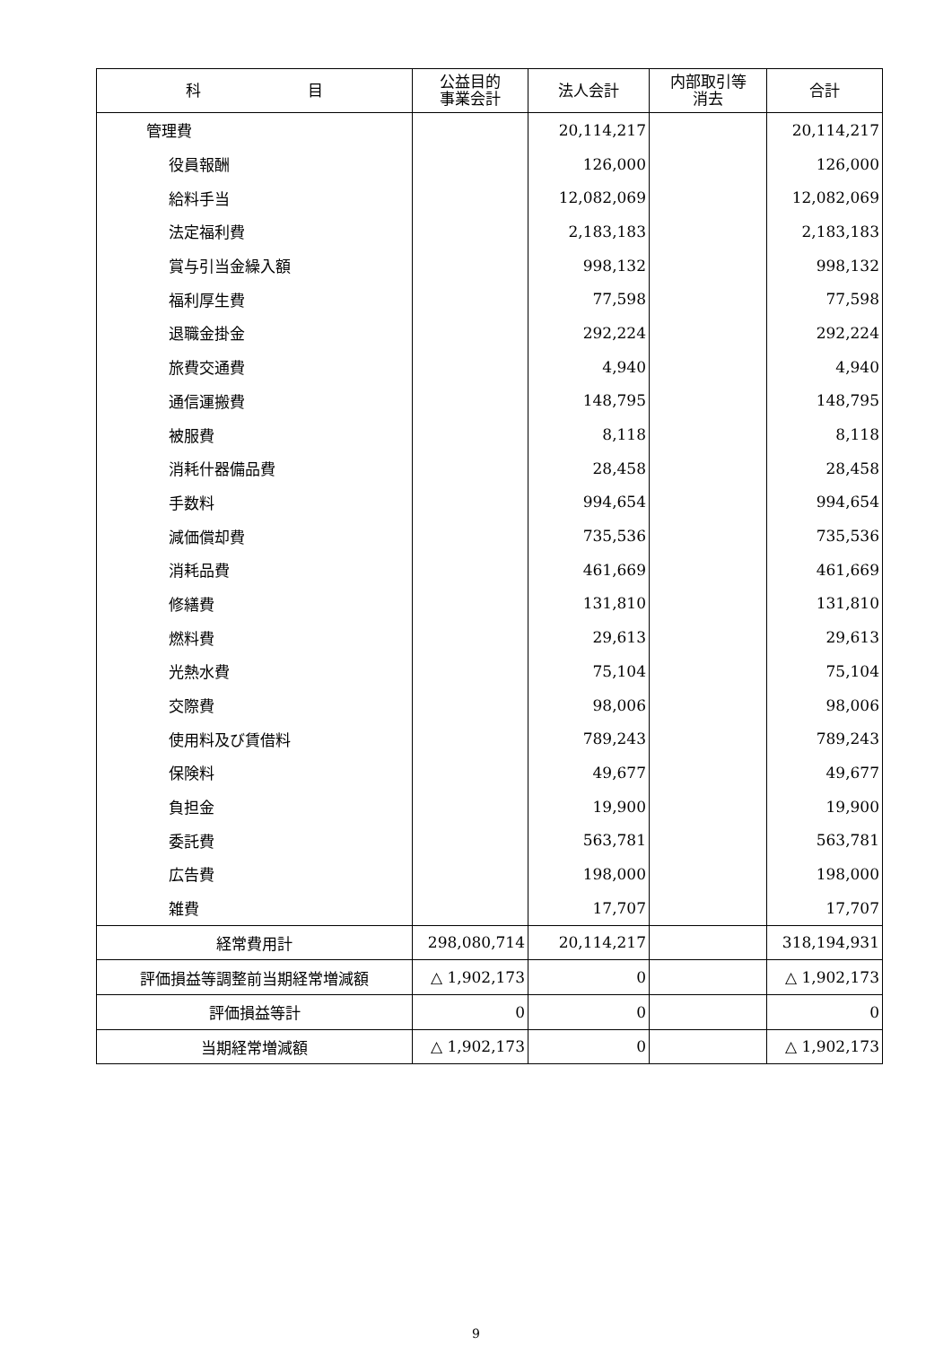| 科 目 | 公益目的 事業会計 | 法人会計 | 内部取引等 消去 | 合計 |
| --- | --- | --- | --- | --- |
| 管理費 | | 20,114,217 | | 20,114,217 |
| 役員報酬 | | 126,000 | | 126,000 |
| 給料手当 | | 12,082,069 | | 12,082,069 |
| 法定福利費 | | 2,183,183 | | 2,183,183 |
| 賞与引当金繰入額 | | 998,132 | | 998,132 |
| 福利厚生費 | | 77,598 | | 77,598 |
| 退職金掛金 | | 292,224 | | 292,224 |
| 旅費交通費 | | 4,940 | | 4,940 |
| 通信運搬費 | | 148,795 | | 148,795 |
| 被服費 | | 8,118 | | 8,118 |
| 消耗什器備品費 | | 28,458 | | 28,458 |
| 手数料 | | 994,654 | | 994,654 |
| 減価償却費 | | 735,536 | | 735,536 |
| 消耗品費 | | 461,669 | | 461,669 |
| 修繕費 | | 131,810 | | 131,810 |
| 燃料費 | | 29,613 | | 29,613 |
| 光熱水費 | | 75,104 | | 75,104 |
| 交際費 | | 98,006 | | 98,006 |
| 使用料及び賃借料 | | 789,243 | | 789,243 |
| 保険料 | | 49,677 | | 49,677 |
| 負担金 | | 19,900 | | 19,900 |
| 委託費 | | 563,781 | | 563,781 |
| 広告費 | | 198,000 | | 198,000 |
| 雑費 | | 17,707 | | 17,707 |
| 経常費用計 | 298,080,714 | 20,114,217 | | 318,194,931 |
| 評価損益等調整前当期経常増減額 | △ 1,902,173 | 0 | | △ 1,902,173 |
| 評価損益等計 | 0 | 0 | | 0 |
| 当期経常増減額 | △ 1,902,173 | 0 | | △ 1,902,173 |
9